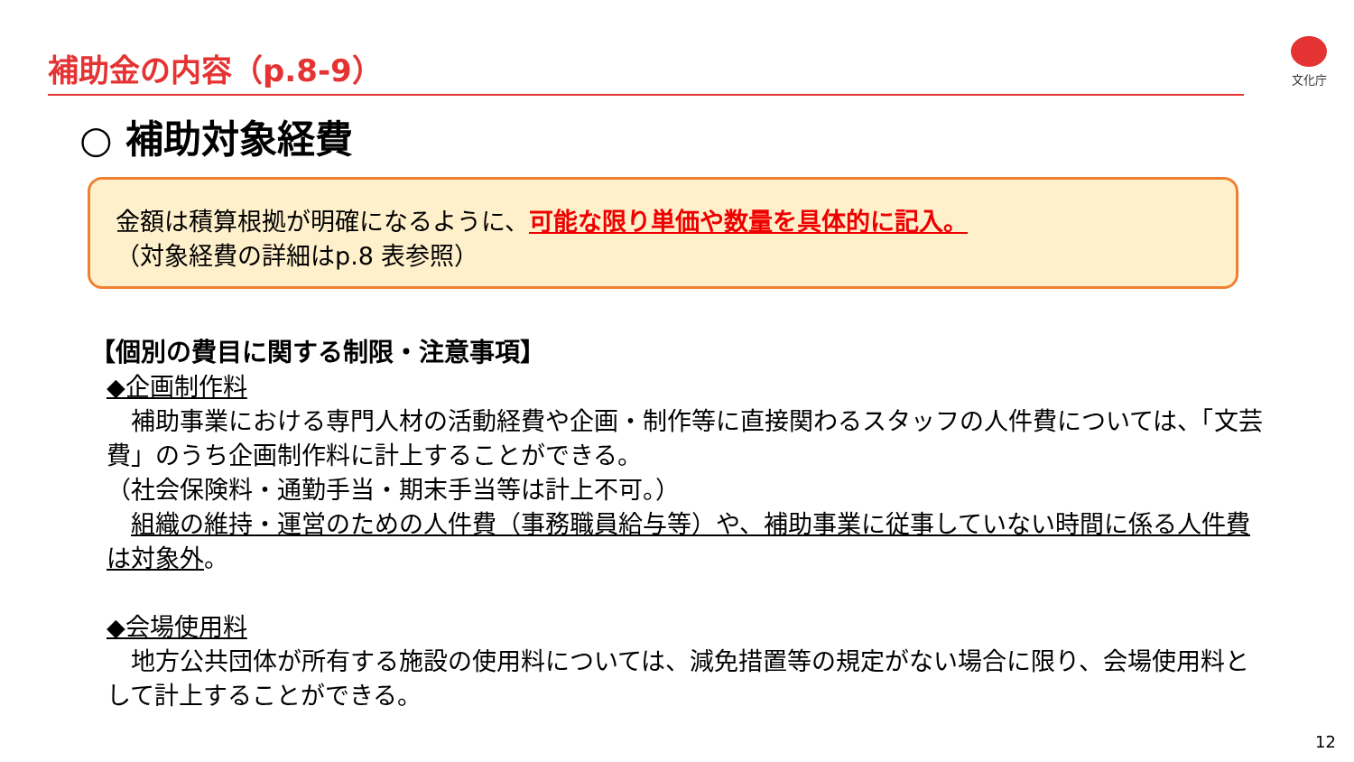補助金の内容（p.8-9） 文化庁
○ 補助対象経費
金額は積算根拠が明確になるように、可能な限り単価や数量を具体的に記入。
（対象経費の詳細はp.8 表参照）
【個別の費目に関する制限・注意事項】
◆企画制作料
　補助事業における専門人材の活動経費や企画・制作等に直接関わるスタッフの人件費については、「文芸費」のうち企画制作料に計上することができる。
（社会保険料・通勤手当・期末手当等は計上不可。）
　組織の維持・運営のための人件費（事務職員給与等）や、補助事業に従事していない時間に係る人件費は対象外。
◆会場使用料
　地方公共団体が所有する施設の使用料については、減免措置等の規定がない場合に限り、会場使用料として計上することができる。
12